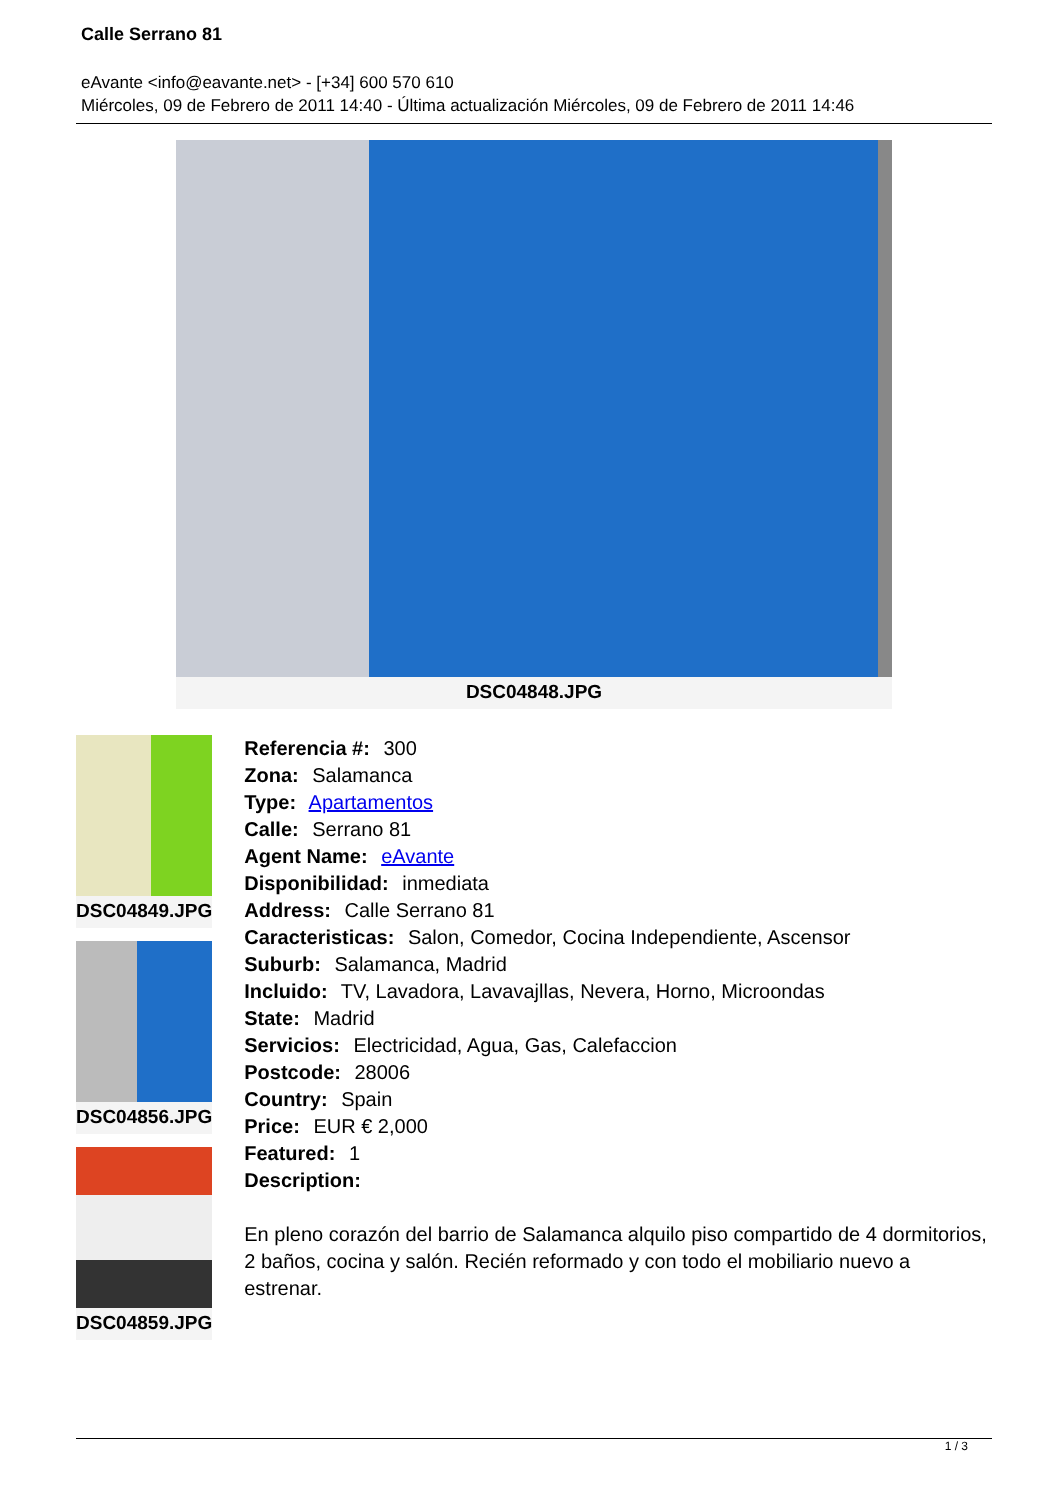Calle Serrano 81
eAvante <info@eavante.net> - [+34] 600 570 610
Miércoles, 09 de Febrero de 2011 14:40 - Última actualización Miércoles, 09 de Febrero de 2011 14:46
DSC04848.JPG
DSC04849.JPG
DSC04856.JPG
DSC04859.JPG
Referencia #: 300
Zona: Salamanca
Type: Apartamentos
Calle: Serrano 81
Agent Name: eAvante
Disponibilidad: inmediata
Address: Calle Serrano 81
Caracteristicas: Salon, Comedor, Cocina Independiente, Ascensor
Suburb: Salamanca, Madrid
Incluido: TV, Lavadora, Lavavajllas, Nevera, Horno, Microondas
State: Madrid
Servicios: Electricidad, Agua, Gas, Calefaccion
Postcode: 28006
Country: Spain
Price: EUR € 2,000
Featured: 1
Description:
En pleno corazón del barrio de Salamanca alquilo piso compartido de 4 dormitorios, 2 baños, cocina y salón. Recién reformado y con todo el mobiliario nuevo a estrenar.
1 / 3